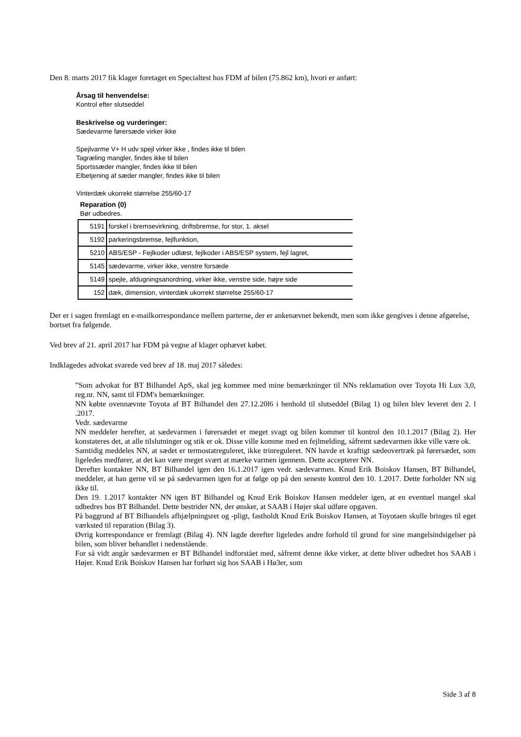Den 8. marts 2017 fik klager foretaget en Specialtest hos FDM af bilen (75.862 km), hvori er anført:
Årsag til henvendelse:
Kontrol efter slutseddel
Beskrivelse og vurderinger:
Sædevarme førersæde virker ikke
Spejlvarme V+ H udv spejl virker ikke , findes ikke til bilen
Tagræling mangler, findes ikke til bilen
Sportssæder mangler, findes ikke til bilen
Elbetjening af sæder mangler, findes ikke til bilen
Vinterdæk ukorrekt størrelse 255/60-17
Reparation (0)
Bør udbedres.
| 5191 | forskel i bremsevirkning, driftsbremse, for stor, 1. aksel |
| 5192 | parkeringsbremse, fejlfunktion, |
| 5210 | ABS/ESP - Fejlkoder udlæst, fejlkoder i ABS/ESP system, fejl lagret, |
| 5145 | sædevarme, virker ikke, venstre forsæde |
| 5149 | spejle, afdugningsanordning, virker ikke, venstre side, højre side |
| 152 | dæk, dimension, vinterdæk ukorrekt størrelse 255/60-17 |
Der er i sagen fremlagt en e-mailkorrespondance mellem parterne, der er ankenævnet bekendt, men som ikke gengives i denne afgørelse, bortset fra følgende.
Ved brev af 21. april 2017 har FDM på vegne af klager ophævet købet.
Indklagedes advokat svarede ved brev af 18. maj 2017 således:
”Som advokat for BT Bilhandel ApS, skal jeg kommee med mine bemærkninger til NNs reklamation over Toyota Hi Lux 3,0, reg.nr. NN, samt til FDM's bemærkninger.
NN købte ovennævnte Toyota af BT Bilhandel den 27.12.20l6 i henhold til slutseddel (Bilag 1) og bilen blev leveret den 2. l .2017.
Vedr. sædevarme
NN meddeler herefter, at sædevarmen i førersædet er meget svagt og bilen kommer til kontrol den 10.1.2017 (Bilag 2). Her konstateres det, at alle tilslutninger og stik er ok. Disse ville komme med en fejlmelding, såfremt sædevarmen ikke ville være ok.
Samtidig meddeles NN, at sædet er termostatreguleret, ikke trinreguleret. NN havde et kraftigt sædeovertræk på førersædet, som ligeledes medfører, at det kan være meget svært at mærke varmen igennem. Dette accepterer NN.
Derefter kontakter NN, BT Bilhandel igen den 16.1.2017 igen vedr. sædevarmen. Knud Erik Boiskov Hansen, BT Bilhandel, meddeler, at han gerne vil se på sædevarmen igen for at følge op på den seneste kontrol den 10. 1.2017. Dette forholder NN sig ikke til.
Den 19. 1.2017 kontakter NN igen BT Bilhandel og Knud Erik Boiskov Hansen meddeler igen, at en eventuel mangel skal udbedres hos BT Bilhandel. Dette bestrider NN, der ønsker, at SAAB i Højer skal udføre opgaven.
På baggrund af BT Bilhandels afhjælpningsret og -pligt, fastholdt Knud Erik Boiskov Hansen, at Toyotaen skulle bringes til eget værksted til reparation (Bilag 3).
Øvrig korrespondance er fremlagt (Bilag 4). NN lagde derefter ligeledes andre forhold til grund for sine mangelsindsigelser på bilen, som bliver behandlet i nedenstående.
For så vidt angår sædevarmen er BT Bilhandel indforstået med, såfremt denne ikke virker, at dette bliver udbedret hos SAAB i Højer. Knud Erik Boiskov Hansen har forhørt sig hos SAAB i Hø3er, som
Side 3 af 8